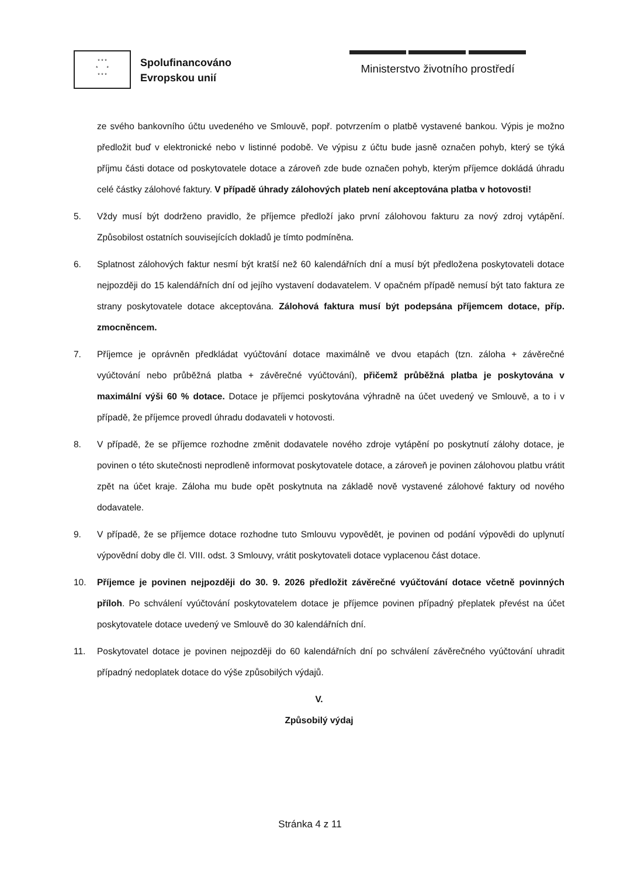* * *
* *
* * *
Spolufinancováno
Evropskou unií
Ministerstvo životního prostředí
ze svého bankovního účtu uvedeného ve Smlouvě, popř. potvrzením o platbě vystavené bankou. Výpis je možno předložit buď v elektronické nebo v listinné podobě. Ve výpisu z účtu bude jasně označen pohyb, který se týká příjmu části dotace od poskytovatele dotace a zároveň zde bude označen pohyb, kterým příjemce dokládá úhradu celé částky zálohové faktury. V případě úhrady zálohových plateb není akceptována platba v hotovosti!
5. Vždy musí být dodrženo pravidlo, že příjemce předloží jako první zálohovou fakturu za nový zdroj vytápění. Způsobilost ostatních souvisejících dokladů je tímto podmíněna.
6. Splatnost zálohových faktur nesmí být kratší než 60 kalendářních dní a musí být předložena poskytovateli dotace nejpozději do 15 kalendářních dní od jejího vystavení dodavatelem. V opačném případě nemusí být tato faktura ze strany poskytovatele dotace akceptována. Zálohová faktura musí být podepsána příjemcem dotace, příp. zmocněncem.
7. Příjemce je oprávněn předkládat vyúčtování dotace maximálně ve dvou etapách (tzn. záloha + závěrečné vyúčtování nebo průběžná platba + závěrečné vyúčtování), přičemž průběžná platba je poskytována v maximální výši 60 % dotace. Dotace je příjemci poskytována výhradně na účet uvedený ve Smlouvě, a to i v případě, že příjemce provedl úhradu dodavateli v hotovosti.
8. V případě, že se příjemce rozhodne změnit dodavatele nového zdroje vytápění po poskytnutí zálohy dotace, je povinen o této skutečnosti neprodleně informovat poskytovatele dotace, a zároveň je povinen zálohovou platbu vrátit zpět na účet kraje. Záloha mu bude opět poskytnuta na základě nově vystavené zálohové faktury od nového dodavatele.
9. V případě, že se příjemce dotace rozhodne tuto Smlouvu vypovědět, je povinen od podání výpovědi do uplynutí výpovědní doby dle čl. VIII. odst. 3 Smlouvy, vrátit poskytovateli dotace vyplacenou část dotace.
10. Příjemce je povinen nejpozději do 30. 9. 2026 předložit závěrečné vyúčtování dotace včetně povinných příloh. Po schválení vyúčtování poskytovatelem dotace je příjemce povinen případný přeplatek převést na účet poskytovatele dotace uvedený ve Smlouvě do 30 kalendářních dní.
11. Poskytovatel dotace je povinen nejpozději do 60 kalendářních dní po schválení závěrečného vyúčtování uhradit případný nedoplatek dotace do výše způsobilých výdajů.
V.
Způsobilý výdaj
Stránka 4 z 11